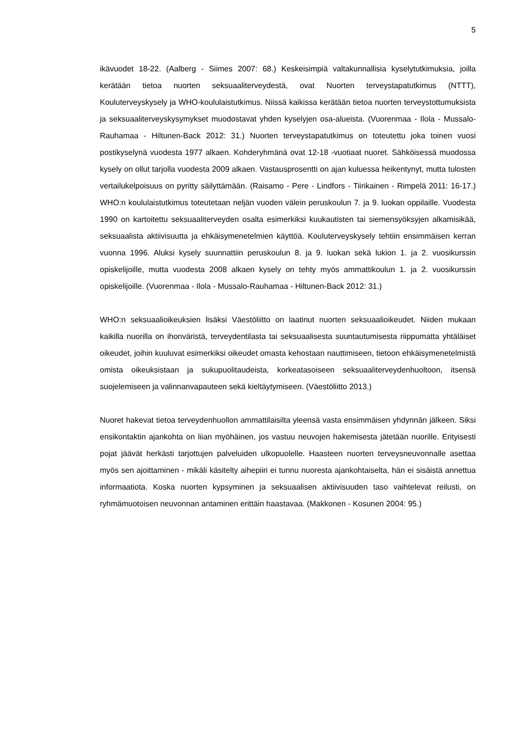5
ikävuodet 18-22. (Aalberg - Siimes 2007: 68.) Keskeisimpiä valtakunnallisia kyselytutkimuksia, joilla kerätään tietoa nuorten seksuaaliterveydestä, ovat Nuorten terveystapatutkimus (NTTT), Kouluterveyskysely ja WHO-koululaistutkimus. Niissä kaikissa kerätään tietoa nuorten terveystottumuksista ja seksuaaliterveyskysymykset muodostavat yhden kyselyjen osa-alueista. (Vuorenmaa - Ilola - Mussalo-Rauhamaa - Hiltunen-Back 2012: 31.) Nuorten terveystapatutkimus on toteutettu joka toinen vuosi postikyselynä vuodesta 1977 alkaen. Kohderyhmänä ovat 12-18 -vuotiaat nuoret. Sähköisessä muodossa kysely on ollut tarjolla vuodesta 2009 alkaen. Vastausprosentti on ajan kuluessa heikentynyt, mutta tulosten vertailukelpoisuus on pyritty säilyttämään. (Raisamo - Pere - Lindfors - Tiirikainen - Rimpelä 2011: 16-17.) WHO:n koululaistutkimus toteutetaan neljän vuoden välein peruskoulun 7. ja 9. luokan oppilaille. Vuodesta 1990 on kartoitettu seksuaaliterveyden osalta esimerkiksi kuukautisten tai siemensyöksyjen alkamisikää, seksuaalista aktiivisuutta ja ehkäisymenetelmien käyttöä. Kouluterveyskysely tehtiin ensimmäisen kerran vuonna 1996. Aluksi kysely suunnattiin peruskoulun 8. ja 9. luokan sekä lukion 1. ja 2. vuosikurssin opiskelijoille, mutta vuodesta 2008 alkaen kysely on tehty myös ammattikoulun 1. ja 2. vuosikurssin opiskelijoille. (Vuorenmaa - Ilola - Mussalo-Rauhamaa - Hiltunen-Back 2012: 31.)
WHO:n seksuaalioikeuksien lisäksi Väestöliitto on laatinut nuorten seksuaalioikeudet. Niiden mukaan kaikilla nuorilla on ihonväristä, terveydentilasta tai seksuaalisesta suuntautumisesta riippumatta yhtäläiset oikeudet, joihin kuuluvat esimerkiksi oikeudet omasta kehostaan nauttimiseen, tietoon ehkäisymenetelmistä omista oikeuksistaan ja sukupuolitaudeista, korkeatasoiseen seksuaaliterveydenhuoltoon, itsensä suojelemiseen ja valinnanvapauteen sekä kieltäytymiseen. (Väestöliitto 2013.)
Nuoret hakevat tietoa terveydenhuollon ammattilaisilta yleensä vasta ensimmäisen yhdynnän jälkeen. Siksi ensikontaktin ajankohta on liian myöhäinen, jos vastuu neuvojen hakemisesta jätetään nuorille. Erityisesti pojat jäävät herkästi tarjottujen palveluiden ulkopuolelle. Haasteen nuorten terveysneuvonnalle asettaa myös sen ajoittaminen - mikäli käsitelty aihepiiri ei tunnu nuoresta ajankohtaiselta, hän ei sisäistä annettua informaatiota. Koska nuorten kypsyminen ja seksuaalisen aktiivisuuden taso vaihtelevat reilusti, on ryhmämuotoisen neuvonnan antaminen erittäin haastavaa. (Makkonen - Kosunen 2004: 95.)